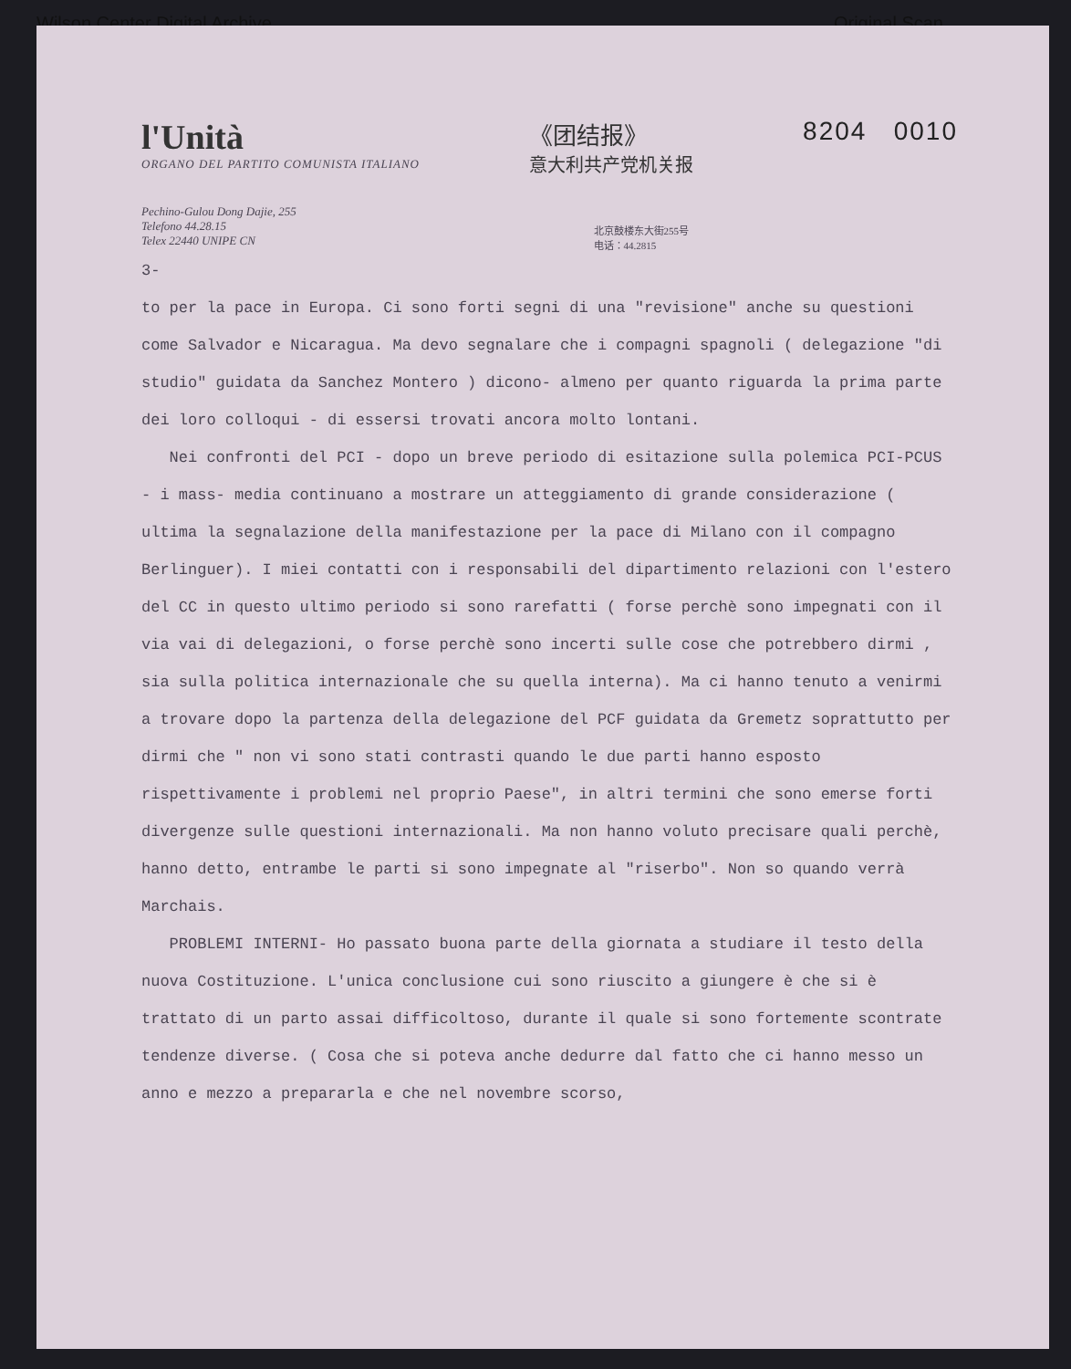Wilson Center Digital Archive Original Scan
l'Unità
ORGANO DEL PARTITO COMUNISTA ITALIANO
《团结报》
意大利共产党机关报
8204 0010
Pechino-Gulou Dong Dajie, 255
Telefono 44.28.15
Telex 22440 UNIPE CN
北京鼓楼东大街255号
电话：44.2815
3-
to per la pace in Europa. Ci sono forti segni di una "revisione" anche su questioni come Salvador e Nicaragua. Ma devo segnalare che i compagni spagnoli ( delegazione "di studio" guidata da Sanchez Montero ) dicono- almeno per quanto riguarda la prima parte dei loro colloqui - di essersi trovati ancora molto lontani.
Nei confronti del PCI - dopo un breve periodo di esitazione sulla polemica PCI-PCUS - i mass- media continuano a mostrare un atteggiamento di grande considerazione ( ultima la segnalazione della manifestazione per la pace di Milano con il compagno Berlinguer). I miei contatti con i responsabili del dipartimento relazioni con l'estero del CC in questo ultimo periodo si sono rarefatti ( forse perchè sono impegnati con il via vai di delegazioni, o forse perchè sono incerti sulle cose che potrebbero dirmi , sia sulla politica internazionale che su quella interna). Ma ci hanno tenuto a venirmi a trovare dopo la partenza della delegazione del PCF guidata da Gremetz soprattutto per dirmi che " non vi sono stati contrasti quando le due parti hanno esposto rispettivamente i problemi nel proprio Paese", in altri termini che sono emerse forti divergenze sulle questioni internazionali. Ma non hanno voluto precisare quali perchè, hanno detto, entrambe le parti si sono impegnate al "riserbo". Non so quando verrà Marchais.
PROBLEMI INTERNI- Ho passato buona parte della giornata a studiare il testo della nuova Costituzione. L'unica conclusione cui sono riuscito a giungere è che si è trattato di un parto assai difficoltoso, durante il quale si sono fortemente scontrate tendenze diverse. ( Cosa che si poteva anche dedurre dal fatto che ci hanno messo un anno e mezzo a prepararla e che nel novembre scorso,